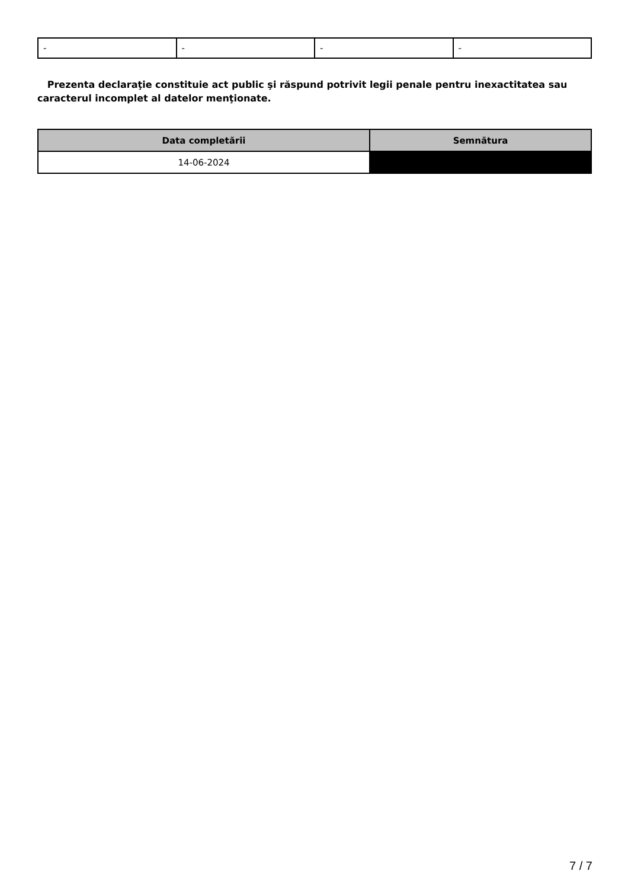| - | - | - | - |
Prezenta declaraţie constituie act public şi răspund potrivit legii penale pentru inexactitatea sau caracterul incomplet al datelor menţionate.
| Data completării | Semnătura |
| --- | --- |
| 14-06-2024 | |
7 / 7